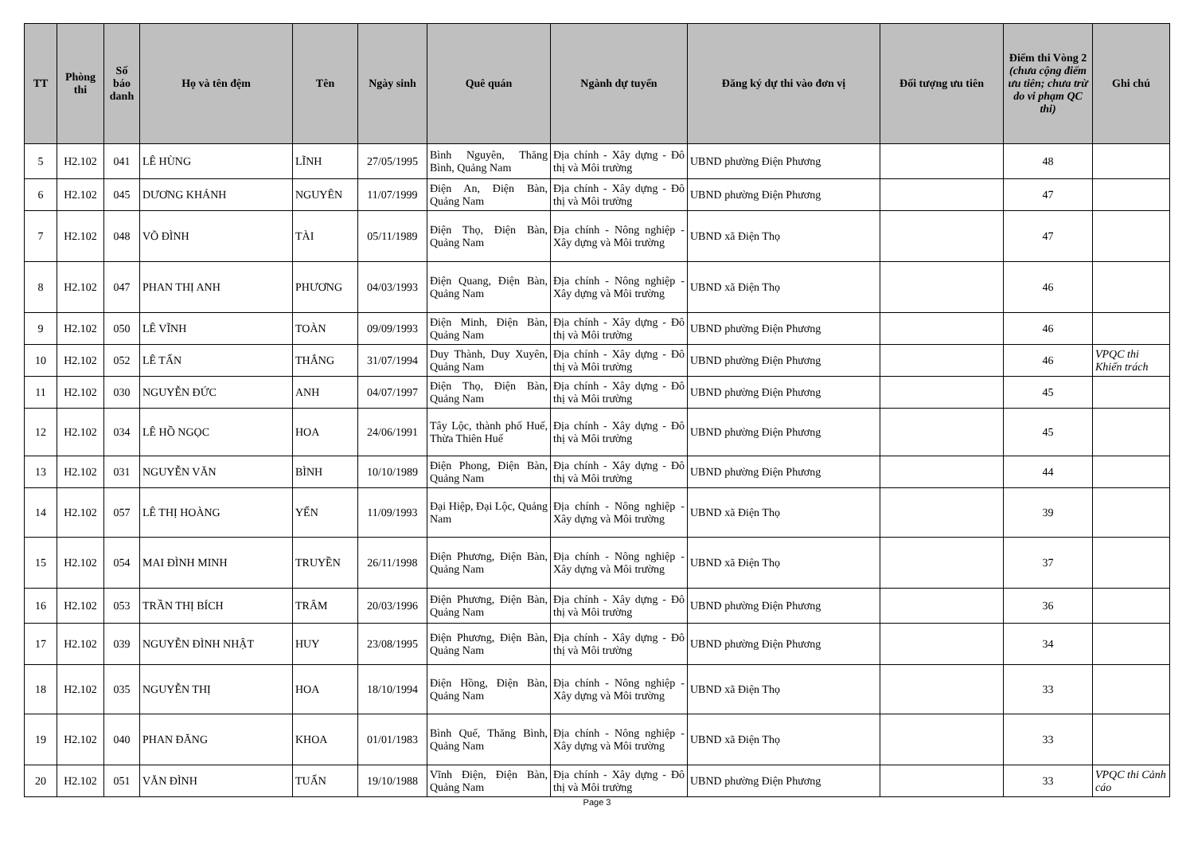| TT | Phòng thi | Số báo danh | Họ và tên đệm | Tên | Ngày sinh | Quê quán | Ngành dự tuyển | Đăng ký dự thi vào đơn vị | Đối tượng ưu tiên | Điểm thi Vòng 2 (chưa cộng điểm ưu tiên; chưa trừ do vi phạm QC thi) | Ghi chú |
| --- | --- | --- | --- | --- | --- | --- | --- | --- | --- | --- | --- |
| 5 | H2.102 | 041 | LÊ HÙNG | LĨNH | 27/05/1995 | Bình Nguyên, Thăng Bình, Quảng Nam | Địa chính - Xây dựng - Đô thị và Môi trường | UBND phường Điện Phương | | 48 | |
| 6 | H2.102 | 045 | DƯƠNG KHÁNH | NGUYÊN | 11/07/1999 | Điện An, Điện Bàn, Quảng Nam | Địa chính - Xây dựng - Đô thị và Môi trường | UBND phường Điện Phương | | 47 | |
| 7 | H2.102 | 048 | VÕ ĐÌNH | TÀI | 05/11/1989 | Điện Thọ, Điện Bàn, Quảng Nam | Địa chính - Nông nghiệp - Xây dựng và Môi trường | UBND xã Điện Thọ | | 47 | |
| 8 | H2.102 | 047 | PHAN THỊ ANH | PHƯƠNG | 04/03/1993 | Điện Quang, Điện Bàn, Quảng Nam | Địa chính - Nông nghiệp - Xây dựng và Môi trường | UBND xã Điện Thọ | | 46 | |
| 9 | H2.102 | 050 | LÊ VĨNH | TOÀN | 09/09/1993 | Điện Minh, Điện Bàn, Quảng Nam | Địa chính - Xây dựng - Đô thị và Môi trường | UBND phường Điện Phương | | 46 | |
| 10 | H2.102 | 052 | LÊ TẤN | THẮNG | 31/07/1994 | Duy Thành, Duy Xuyên, Quảng Nam | Địa chính - Xây dựng - Đô thị và Môi trường | UBND phường Điện Phương | | 46 | VPQC thi Khiển trách |
| 11 | H2.102 | 030 | NGUYỄN ĐỨC | ANH | 04/07/1997 | Điện Thọ, Điện Bàn, Quảng Nam | Địa chính - Xây dựng - Đô thị và Môi trường | UBND phường Điện Phương | | 45 | |
| 12 | H2.102 | 034 | LÊ HỒ NGỌC | HOA | 24/06/1991 | Tây Lộc, thành phố Huế, Thừa Thiên Huế | Địa chính - Xây dựng - Đô thị và Môi trường | UBND phường Điện Phương | | 45 | |
| 13 | H2.102 | 031 | NGUYỄN VĂN | BÌNH | 10/10/1989 | Điện Phong, Điện Bàn, Quảng Nam | Địa chính - Xây dựng - Đô thị và Môi trường | UBND phường Điện Phương | | 44 | |
| 14 | H2.102 | 057 | LÊ THỊ HOÀNG | YẾN | 11/09/1993 | Đại Hiệp, Đại Lộc, Quảng Nam | Địa chính - Nông nghiệp - Xây dựng và Môi trường | UBND xã Điện Thọ | | 39 | |
| 15 | H2.102 | 054 | MAI ĐÌNH MINH | TRUYỀN | 26/11/1998 | Điện Phương, Điện Bàn, Quảng Nam | Địa chính - Nông nghiệp - Xây dựng và Môi trường | UBND xã Điện Thọ | | 37 | |
| 16 | H2.102 | 053 | TRẦN THỊ BÍCH | TRÂM | 20/03/1996 | Điện Phương, Điện Bàn, Quảng Nam | Địa chính - Xây dựng - Đô thị và Môi trường | UBND phường Điện Phương | | 36 | |
| 17 | H2.102 | 039 | NGUYỄN ĐÌNH NHẬT | HUY | 23/08/1995 | Điện Phương, Điện Bàn, Quảng Nam | Địa chính - Xây dựng - Đô thị và Môi trường | UBND phường Điện Phương | | 34 | |
| 18 | H2.102 | 035 | NGUYỄN THỊ | HOA | 18/10/1994 | Điện Hồng, Điện Bàn, Quảng Nam | Địa chính - Nông nghiệp - Xây dựng và Môi trường | UBND xã Điện Thọ | | 33 | |
| 19 | H2.102 | 040 | PHAN ĐĂNG | KHOA | 01/01/1983 | Bình Quế, Thăng Bình, Quảng Nam | Địa chính - Nông nghiệp - Xây dựng và Môi trường | UBND xã Điện Thọ | | 33 | |
| 20 | H2.102 | 051 | VĂN ĐÌNH | TUẤN | 19/10/1988 | Vĩnh Điện, Điện Bàn, Quảng Nam | Địa chính - Xây dựng - Đô thị và Môi trường | UBND phường Điện Phương | | 33 | VPQC thi Cảnh cáo |
Page 3